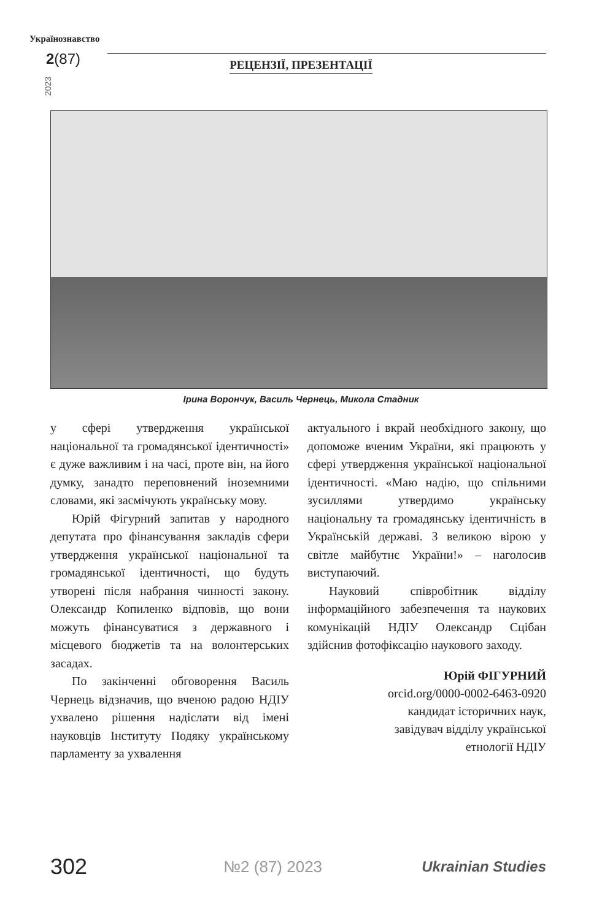Українознавство
2(87)
2023
РЕЦЕНЗІЇ, ПРЕЗЕНТАЦІЇ
Ірина Ворончук, Василь Чернець, Микола Стадник
у сфері утвердження української національної та громадянської ідентичності» є дуже важливим і на часі, проте він, на його думку, занадто переповнений іноземними словами, які засмічують українську мову.
Юрій Фігурний запитав у народного депутата про фінансування закладів сфери утвердження української національної та громадянської ідентичності, що будуть утворені після набрання чинності закону. Олександр Копиленко відповів, що вони можуть фінансуватися з державного і місцевого бюджетів та на волонтерських засадах.
По закінченні обговорення Василь Чернець відзначив, що вченою радою НДІУ ухвалено рішення надіслати від імені науковців Інституту Подяку українському парламенту за ухвалення
актуального і вкрай необхідного закону, що допоможе вченим України, які працюють у сфері утвердження української національної ідентичності. «Маю надію, що спільними зусиллями утвердимо українську національну та громадянську ідентичність в Українській державі. З великою вірою у світле майбутнє України!» – наголосив виступаючий.
Науковий співробітник відділу інформаційного забезпечення та наукових комунікацій НДІУ Олександр Сцібан здійснив фотофіксацію наукового заходу.
Юрій ФІГУРНИЙ
orcid.org/0000-0002-6463-0920
кандидат історичних наук,
завідувач відділу української
етнології НДІУ
302 №2 (87) 2023 Ukrainian Studies